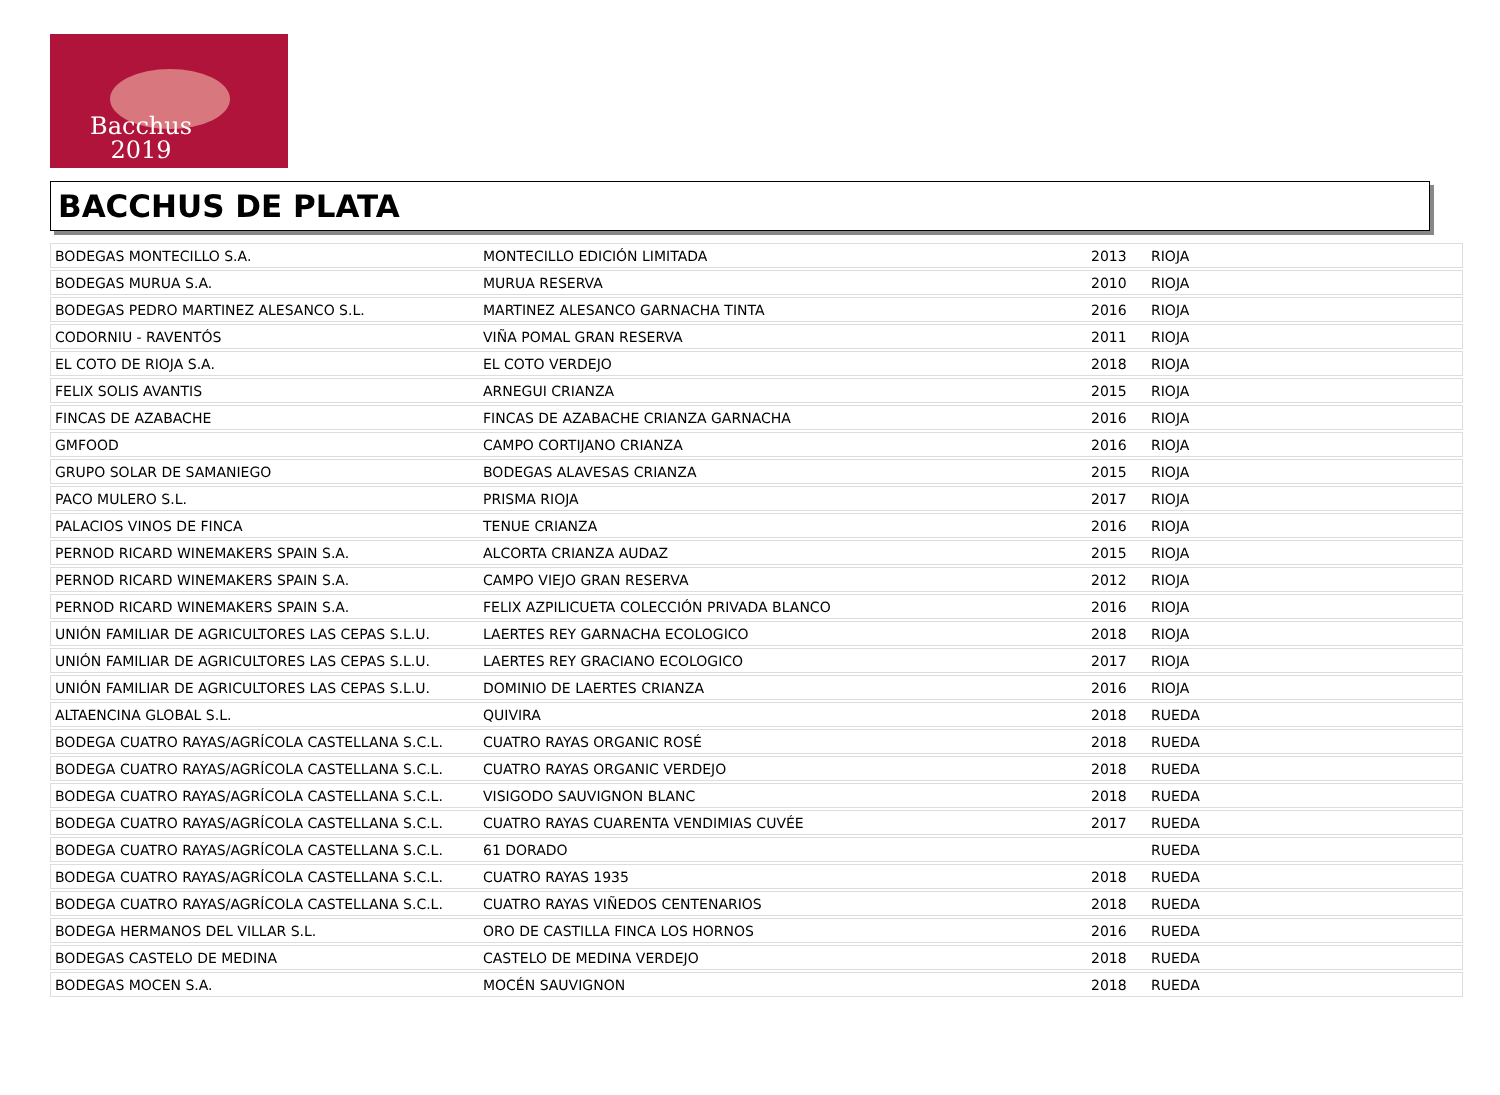Bacchus
2019
BACCHUS DE PLATA
| BODEGAS MONTECILLO S.A. | MONTECILLO EDICIÓN LIMITADA | 2013 | RIOJA |
| BODEGAS MURUA S.A. | MURUA RESERVA | 2010 | RIOJA |
| BODEGAS PEDRO MARTINEZ ALESANCO S.L. | MARTINEZ ALESANCO GARNACHA TINTA | 2016 | RIOJA |
| CODORNIU - RAVENTÓS | VIÑA POMAL GRAN RESERVA | 2011 | RIOJA |
| EL COTO DE RIOJA S.A. | EL COTO VERDEJO | 2018 | RIOJA |
| FELIX SOLIS AVANTIS | ARNEGUI CRIANZA | 2015 | RIOJA |
| FINCAS DE AZABACHE | FINCAS DE AZABACHE CRIANZA GARNACHA | 2016 | RIOJA |
| GMFOOD | CAMPO CORTIJANO CRIANZA | 2016 | RIOJA |
| GRUPO SOLAR DE SAMANIEGO | BODEGAS ALAVESAS CRIANZA | 2015 | RIOJA |
| PACO MULERO S.L. | PRISMA RIOJA | 2017 | RIOJA |
| PALACIOS VINOS DE FINCA | TENUE CRIANZA | 2016 | RIOJA |
| PERNOD RICARD WINEMAKERS SPAIN S.A. | ALCORTA CRIANZA AUDAZ | 2015 | RIOJA |
| PERNOD RICARD WINEMAKERS SPAIN S.A. | CAMPO VIEJO GRAN RESERVA | 2012 | RIOJA |
| PERNOD RICARD WINEMAKERS SPAIN S.A. | FELIX AZPILICUETA COLECCIÓN PRIVADA BLANCO | 2016 | RIOJA |
| UNIÓN FAMILIAR DE AGRICULTORES LAS CEPAS S.L.U. | LAERTES REY GARNACHA ECOLOGICO | 2018 | RIOJA |
| UNIÓN FAMILIAR DE AGRICULTORES LAS CEPAS S.L.U. | LAERTES REY GRACIANO ECOLOGICO | 2017 | RIOJA |
| UNIÓN FAMILIAR DE AGRICULTORES LAS CEPAS S.L.U. | DOMINIO DE LAERTES CRIANZA | 2016 | RIOJA |
| ALTAENCINA GLOBAL S.L. | QUIVIRA | 2018 | RUEDA |
| BODEGA CUATRO RAYAS/AGRÍCOLA CASTELLANA S.C.L. | CUATRO RAYAS ORGANIC ROSÉ | 2018 | RUEDA |
| BODEGA CUATRO RAYAS/AGRÍCOLA CASTELLANA S.C.L. | CUATRO RAYAS ORGANIC VERDEJO | 2018 | RUEDA |
| BODEGA CUATRO RAYAS/AGRÍCOLA CASTELLANA S.C.L. | VISIGODO SAUVIGNON BLANC | 2018 | RUEDA |
| BODEGA CUATRO RAYAS/AGRÍCOLA CASTELLANA S.C.L. | CUATRO RAYAS CUARENTA VENDIMIAS CUVÉE | 2017 | RUEDA |
| BODEGA CUATRO RAYAS/AGRÍCOLA CASTELLANA S.C.L. | 61 DORADO | | RUEDA |
| BODEGA CUATRO RAYAS/AGRÍCOLA CASTELLANA S.C.L. | CUATRO RAYAS 1935 | 2018 | RUEDA |
| BODEGA CUATRO RAYAS/AGRÍCOLA CASTELLANA S.C.L. | CUATRO RAYAS VIÑEDOS CENTENARIOS | 2018 | RUEDA |
| BODEGA HERMANOS DEL VILLAR S.L. | ORO DE CASTILLA FINCA LOS HORNOS | 2016 | RUEDA |
| BODEGAS CASTELO DE MEDINA | CASTELO DE MEDINA VERDEJO | 2018 | RUEDA |
| BODEGAS MOCEN S.A. | MOCÉN SAUVIGNON | 2018 | RUEDA |